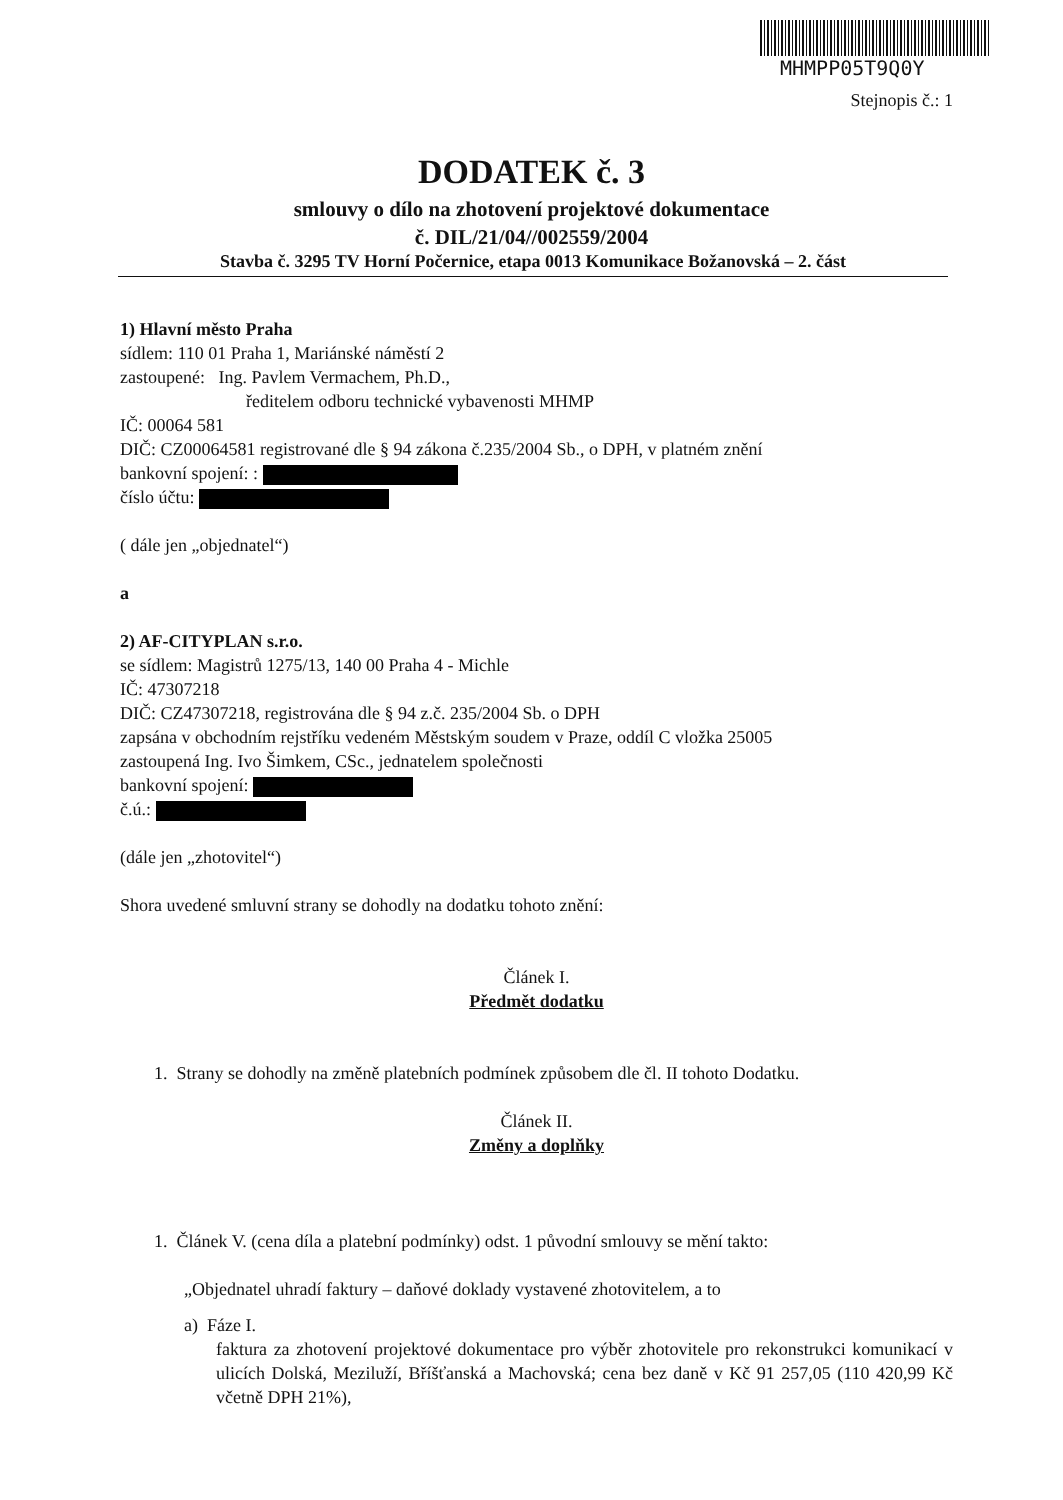MHMPP05T9Q0Y
Stejnopis č.: 1
DODATEK č. 3
smlouvy o dílo na zhotovení projektové dokumentace
č. DIL/21/04//002559/2004
Stavba č. 3295 TV Horní Počernice, etapa 0013 Komunikace Božanovská – 2. část
1) Hlavní město Praha
sídlem: 110 01 Praha 1, Mariánské náměstí 2
zastoupené: Ing. Pavlem Vermachem, Ph.D.,
ředitelem odboru technické vybavenosti MHMP
IČ: 00064 581
DIČ: CZ00064581 registrované dle § 94 zákona č.235/2004 Sb., o DPH, v platném znění
bankovní spojení: :
číslo účtu:
( dále jen „objednatel“)
a
2) AF-CITYPLAN s.r.o.
se sídlem: Magistrů 1275/13, 140 00 Praha 4 - Michle
IČ: 47307218
DIČ: CZ47307218, registrována dle § 94 z.č. 235/2004 Sb. o DPH
zapsána v obchodním rejstříku vedeném Městským soudem v Praze, oddíl C vložka 25005
zastoupená Ing. Ivo Šimkem, CSc., jednatelem společnosti
bankovní spojení:
č.ú.:
(dále jen „zhotovitel“)
Shora uvedené smluvní strany se dohodly na dodatku tohoto znění:
Článek I.
Předmět dodatku
1. Strany se dohodly na změně platebních podmínek způsobem dle čl. II tohoto Dodatku.
Článek II.
Změny a doplňky
1. Článek V. (cena díla a platební podmínky) odst. 1 původní smlouvy se mění takto:
„Objednatel uhradí faktury – daňové doklady vystavené zhotovitelem, a to
a) Fáze I.
faktura za zhotovení projektové dokumentace pro výběr zhotovitele pro rekonstrukci komunikací v ulicích Dolská, Meziluží, Bříšťanská a Machovská; cena bez daně v Kč 91 257,05 (110 420,99 Kč včetně DPH 21%),